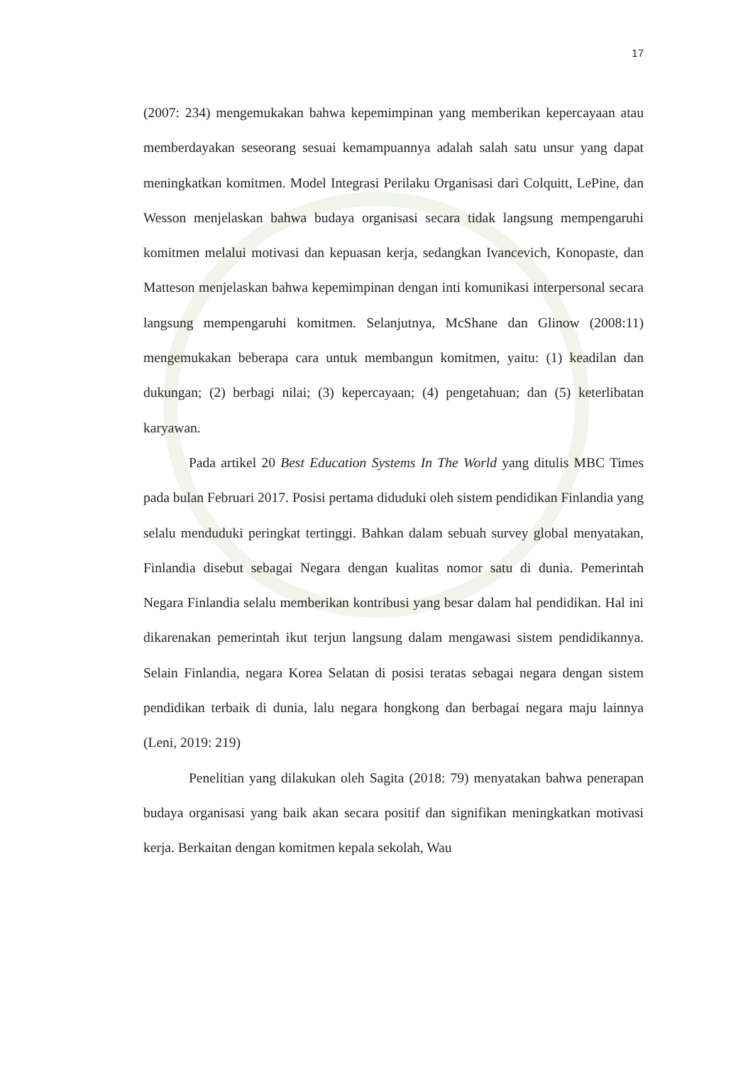17
(2007: 234) mengemukakan bahwa kepemimpinan yang memberikan kepercayaan atau memberdayakan seseorang sesuai kemampuannya adalah salah satu unsur yang dapat meningkatkan komitmen. Model Integrasi Perilaku Organisasi dari Colquitt, LePine, dan Wesson menjelaskan bahwa budaya organisasi secara tidak langsung mempengaruhi komitmen melalui motivasi dan kepuasan kerja, sedangkan Ivancevich, Konopaste, dan Matteson menjelaskan bahwa kepemimpinan dengan inti komunikasi interpersonal secara langsung mempengaruhi komitmen. Selanjutnya, McShane dan Glinow (2008:11) mengemukakan beberapa cara untuk membangun komitmen, yaitu: (1) keadilan dan dukungan; (2) berbagi nilai; (3) kepercayaan; (4) pengetahuan; dan (5) keterlibatan karyawan.
Pada artikel 20 Best Education Systems In The World yang ditulis MBC Times pada bulan Februari 2017. Posisi pertama diduduki oleh sistem pendidikan Finlandia yang selalu menduduki peringkat tertinggi. Bahkan dalam sebuah survey global menyatakan, Finlandia disebut sebagai Negara dengan kualitas nomor satu di dunia. Pemerintah Negara Finlandia selalu memberikan kontribusi yang besar dalam hal pendidikan. Hal ini dikarenakan pemerintah ikut terjun langsung dalam mengawasi sistem pendidikannya. Selain Finlandia, negara Korea Selatan di posisi teratas sebagai negara dengan sistem pendidikan terbaik di dunia, lalu negara hongkong dan berbagai negara maju lainnya (Leni, 2019: 219)
Penelitian yang dilakukan oleh Sagita (2018: 79) menyatakan bahwa penerapan budaya organisasi yang baik akan secara positif dan signifikan meningkatkan motivasi kerja. Berkaitan dengan komitmen kepala sekolah, Wau